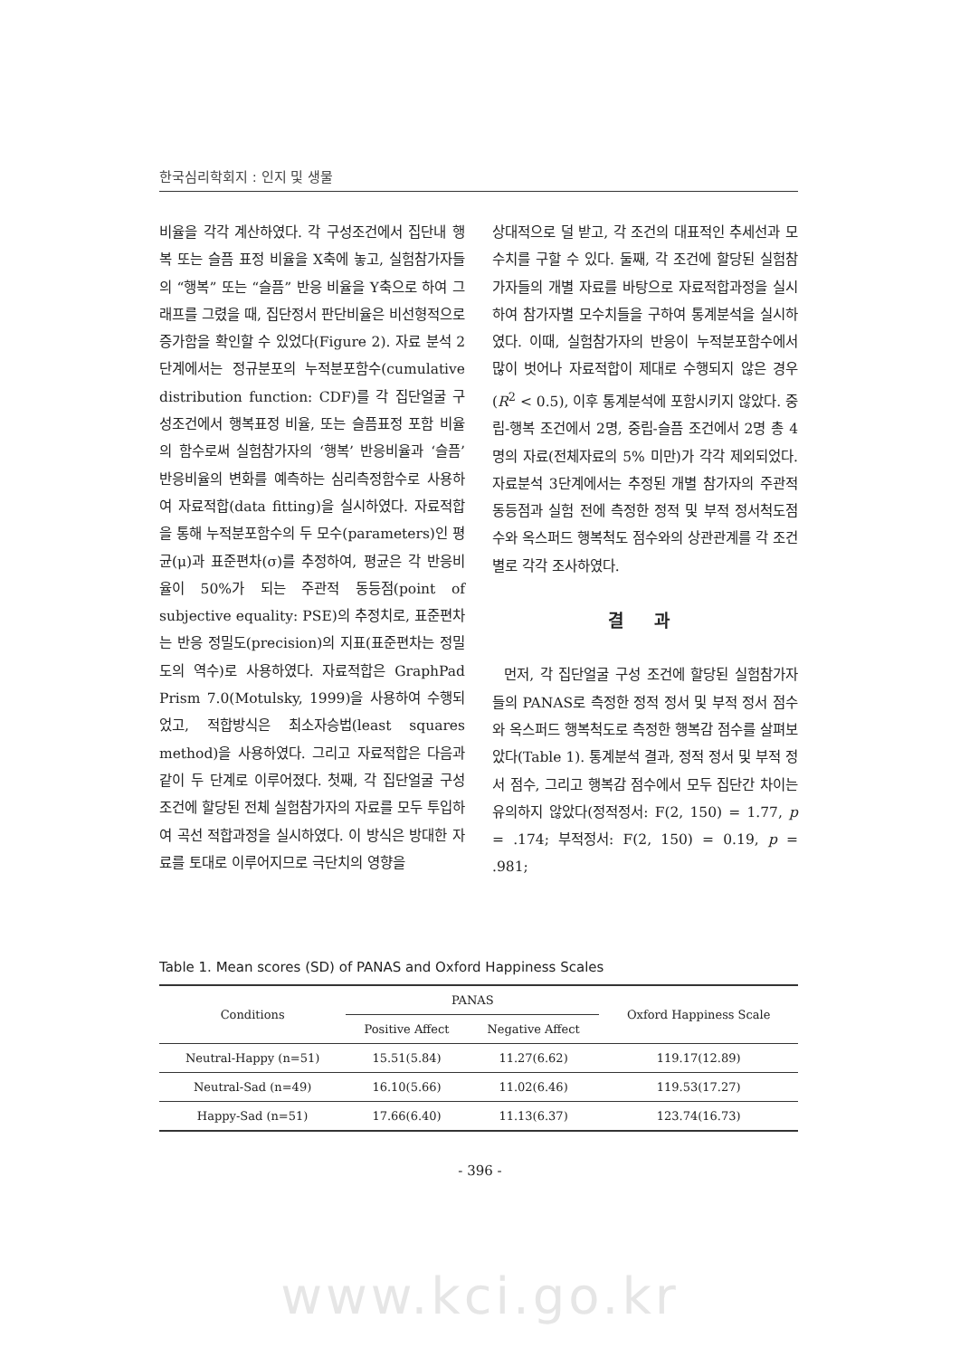한국심리학회지 : 인지 및 생물
비율을 각각 계산하였다. 각 구성조건에서 집단내 행복 또는 슬픔 표정 비율을 X축에 놓고, 실험참가자들의 “행복” 또는 “슬픔” 반응 비율을 Y축으로 하여 그래프를 그렸을 때, 집단정서 판단비율은 비선형적으로 증가함을 확인할 수 있었다(Figure 2). 자료 분석 2단계에서는 정규분포의 누적분포함수(cumulative distribution function: CDF)를 각 집단얼굴 구성조건에서 행복표정 비율, 또는 슬픔표정 포함 비율의 함수로써 실험참가자의 ‘행복’ 반응비율과 ‘슬픔’ 반응비율의 변화를 예측하는 심리측정함수로 사용하여 자료적합(data fitting)을 실시하였다. 자료적합을 통해 누적분포함수의 두 모수(parameters)인 평균(μ)과 표준편차(σ)를 추정하여, 평균은 각 반응비율이 50%가 되는 주관적 동등점(point of subjective equality: PSE)의 추정치로, 표준편차는 반응 정밀도(precision)의 지표(표준편차는 정밀도의 역수)로 사용하였다. 자료적합은 GraphPad Prism 7.0(Motulsky, 1999)을 사용하여 수행되었고, 적합방식은 최소자승법(least squares method)을 사용하였다. 그리고 자료적합은 다음과 같이 두 단계로 이루어졌다. 첫째, 각 집단얼굴 구성조건에 할당된 전체 실험참가자의 자료를 모두 투입하여 곡선 적합과정을 실시하였다. 이 방식은 방대한 자료를 토대로 이루어지므로 극단치의 영향을
상대적으로 덜 받고, 각 조건의 대표적인 추세선과 모수치를 구할 수 있다. 둘째, 각 조건에 할당된 실험참가자들의 개별 자료를 바탕으로 자료적합과정을 실시하여 참가자별 모수치들을 구하여 통계분석을 실시하였다. 이때, 실험참가자의 반응이 누적분포함수에서 많이 벗어나 자료적합이 제대로 수행되지 않은 경우(R<sup>2</sup> < 0.5), 이후 통계분석에 포함시키지 않았다. 중립-행복 조건에서 2명, 중립-슬픔 조건에서 2명 총 4명의 자료(전체자료의 5% 미만)가 각각 제외되었다. 자료분석 3단계에서는 추정된 개별 참가자의 주관적 동등점과 실험 전에 측정한 정적 및 부적 정서척도점수와 옥스퍼드 행복척도 점수와의 상관관계를 각 조건별로 각각 조사하였다.
결 과
먼저, 각 집단얼굴 구성 조건에 할당된 실험참가자들의 PANAS로 측정한 정적 정서 및 부적 정서 점수와 옥스퍼드 행복척도로 측정한 행복감 점수를 살펴보았다(Table 1). 통계분석 결과, 정적 정서 및 부적 정서 점수, 그리고 행복감 점수에서 모두 집단간 차이는 유의하지 않았다(정적정서: F(2, 150) = 1.77, p = .174; 부적정서: F(2, 150) = 0.19, p = .981;
Table 1. Mean scores (SD) of PANAS and Oxford Happiness Scales
| Conditions | PANAS | | Oxford Happiness Scale |
| --- | --- | --- | --- |
| | Positive Affect | Negative Affect | |
| Neutral-Happy (n=51) | 15.51(5.84) | 11.27(6.62) | 119.17(12.89) |
| Neutral-Sad (n=49) | 16.10(5.66) | 11.02(6.46) | 119.53(17.27) |
| Happy-Sad (n=51) | 17.66(6.40) | 11.13(6.37) | 123.74(16.73) |
- 396 -
www.kci.go.kr